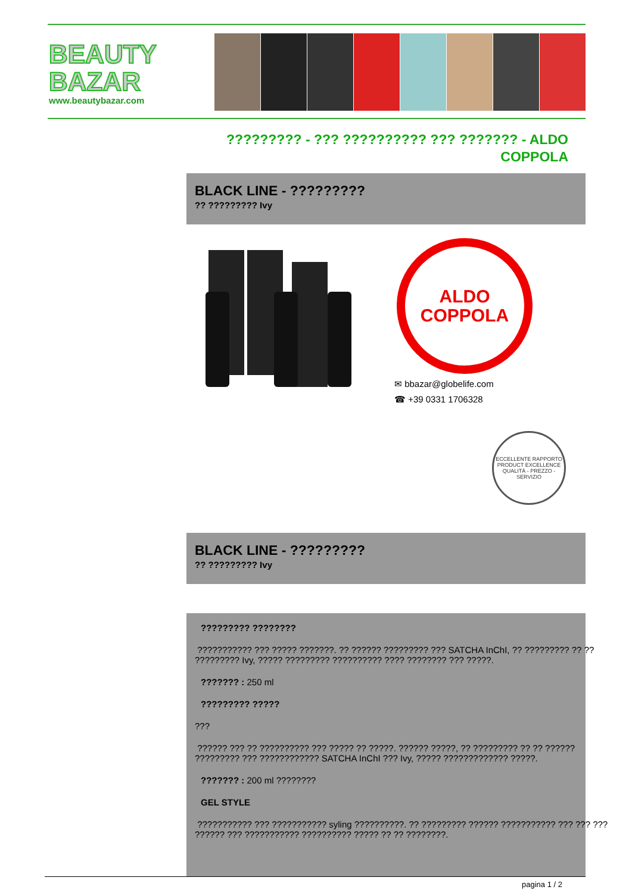BEAUTY
BAZAR
www.beautybazar.com
????????? - ??? ?????????? ??? ??????? - ALDO COPPOLA
BLACK LINE - ?????????
?? ????????? Ivy
ALDO
COPPOLA
✉ bbazar@globelife.com
☎ +39 0331 1706328
ECCELLENTE RAPPORTO
PRODUCT EXCELLENCE
QUALITÀ - PREZZO - SERVIZIO
BLACK LINE - ?????????
?? ????????? Ivy
????????? ????????
??????????? ??? ????? ???????. ?? ?????? ????????? ??? SATCHA InChI, ?? ????????? ?? ?? ????????? Ivy, ????? ????????? ?????????? ???? ???????? ??? ?????.
??????? : 250 ml
????????? ?????
???
?????? ??? ?? ?????????? ??? ????? ?? ?????. ?????? ?????, ?? ????????? ?? ?? ?????? ????????? ??? ???????????? SATCHA InChI ??? Ivy, ????? ????????????? ?????.
??????? : 200 ml ????????
GEL STYLE
??????????? ??? ??????????? syling ??????????. ?? ????????? ?????? ??????????? ??? ??? ??? ?????? ??? ??????????? ?????????? ????? ?? ?? ????????.
pagina 1 / 2